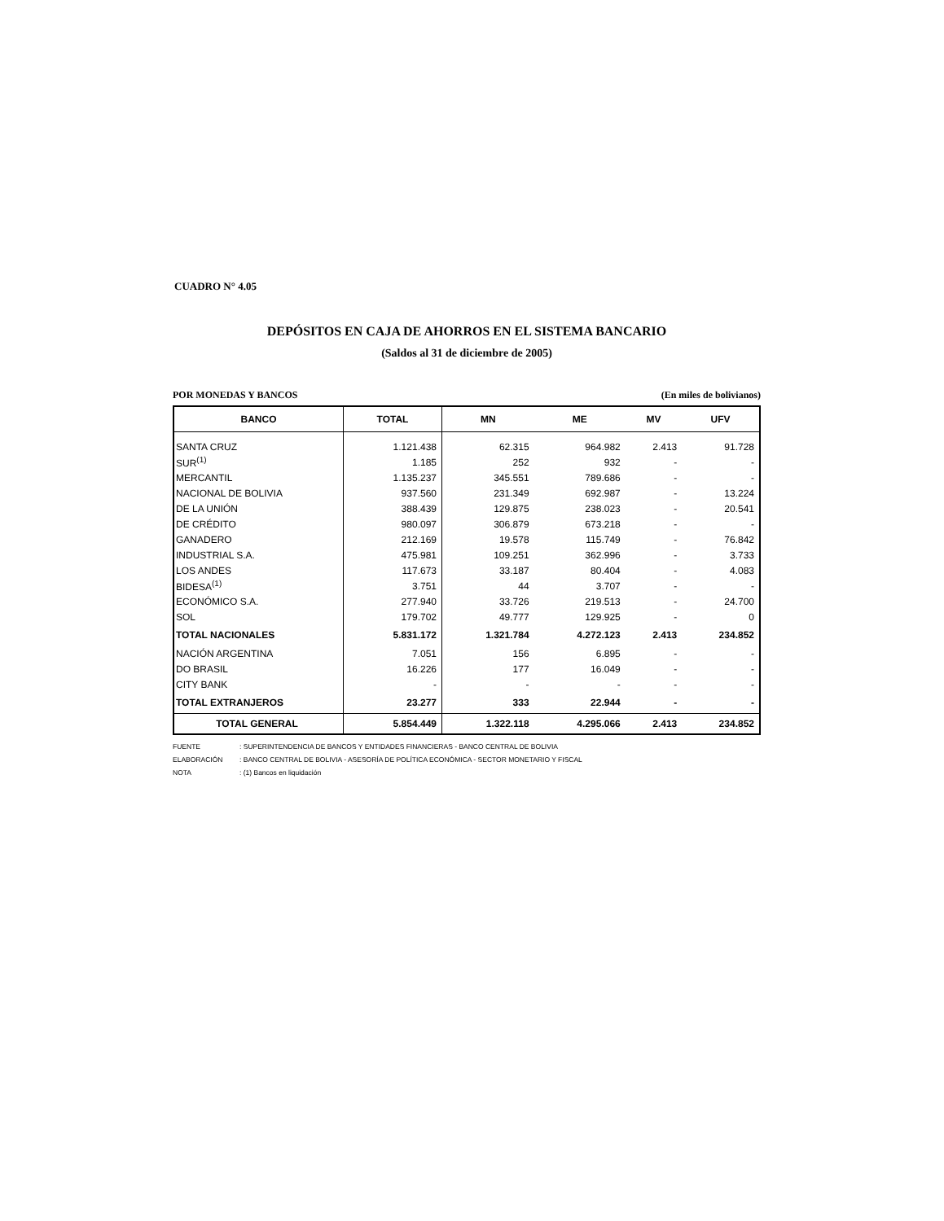CUADRO N° 4.05
DEPÓSITOS EN CAJA DE AHORROS EN EL SISTEMA BANCARIO
(Saldos al 31 de diciembre de 2005)
POR MONEDAS Y BANCOS (En miles de bolivianos)
| BANCO | TOTAL | MN | ME | MV | UFV |
| --- | --- | --- | --- | --- | --- |
| SANTA CRUZ | 1.121.438 | 62.315 | 964.982 | 2.413 | 91.728 |
| SUR<sup>(1)</sup> | 1.185 | 252 | 932 | - | - |
| MERCANTIL | 1.135.237 | 345.551 | 789.686 | - | - |
| NACIONAL DE BOLIVIA | 937.560 | 231.349 | 692.987 | - | 13.224 |
| DE LA UNIÓN | 388.439 | 129.875 | 238.023 | - | 20.541 |
| DE CRÉDITO | 980.097 | 306.879 | 673.218 | - | - |
| GANADERO | 212.169 | 19.578 | 115.749 | - | 76.842 |
| INDUSTRIAL S.A. | 475.981 | 109.251 | 362.996 | - | 3.733 |
| LOS ANDES | 117.673 | 33.187 | 80.404 | - | 4.083 |
| BIDESA<sup>(1)</sup> | 3.751 | 44 | 3.707 | - | - |
| ECONÓMICO S.A. | 277.940 | 33.726 | 219.513 | - | 24.700 |
| SOL | 179.702 | 49.777 | 129.925 | - | 0 |
| TOTAL NACIONALES | 5.831.172 | 1.321.784 | 4.272.123 | 2.413 | 234.852 |
| NACIÓN ARGENTINA | 7.051 | 156 | 6.895 | - | - |
| DO BRASIL | 16.226 | 177 | 16.049 | - | - |
| CITY BANK | - | - | - | - | - |
| TOTAL EXTRANJEROS | 23.277 | 333 | 22.944 | - | - |
| TOTAL GENERAL | 5.854.449 | 1.322.118 | 4.295.066 | 2.413 | 234.852 |
FUENTE: SUPERINTENDENCIA DE BANCOS Y ENTIDADES FINANCIERAS - BANCO CENTRAL DE BOLIVIA
ELABORACIÓN: BANCO CENTRAL DE BOLIVIA - ASESORÍA DE POLÍTICA ECONÓMICA - SECTOR MONETARIO Y FISCAL
NOTA: (1) Bancos en liquidación